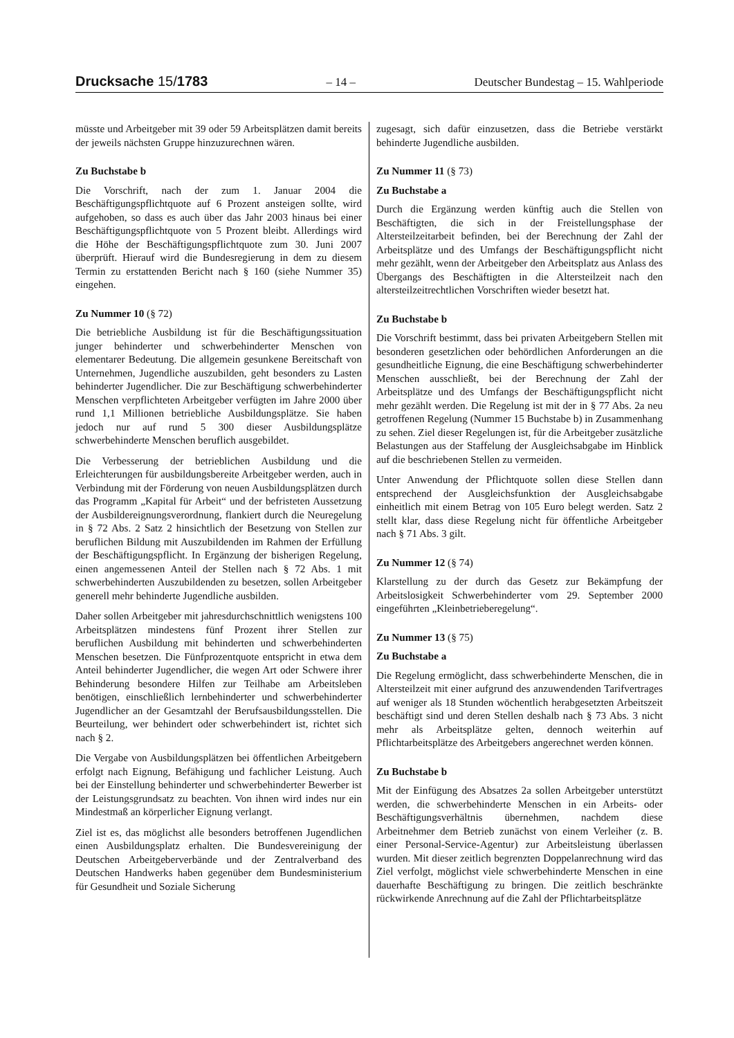Drucksache 15/1783 – 14 – Deutscher Bundestag – 15. Wahlperiode
müsste und Arbeitgeber mit 39 oder 59 Arbeitsplätzen damit bereits der jeweils nächsten Gruppe hinzuzurechnen wären.
Zu Buchstabe b
Die Vorschrift, nach der zum 1. Januar 2004 die Beschäftigungspflichtquote auf 6 Prozent ansteigen sollte, wird aufgehoben, so dass es auch über das Jahr 2003 hinaus bei einer Beschäftigungspflichtquote von 5 Prozent bleibt. Allerdings wird die Höhe der Beschäftigungspflichtquote zum 30. Juni 2007 überprüft. Hierauf wird die Bundesregierung in dem zu diesem Termin zu erstattenden Bericht nach § 160 (siehe Nummer 35) eingehen.
Zu Nummer 10 (§ 72)
Die betriebliche Ausbildung ist für die Beschäftigungssituation junger behinderter und schwerbehinderter Menschen von elementarer Bedeutung. Die allgemein gesunkene Bereitschaft von Unternehmen, Jugendliche auszubilden, geht besonders zu Lasten behinderter Jugendlicher. Die zur Beschäftigung schwerbehinderter Menschen verpflichteten Arbeitgeber verfügten im Jahre 2000 über rund 1,1 Millionen betriebliche Ausbildungsplätze. Sie haben jedoch nur auf rund 5 300 dieser Ausbildungsplätze schwerbehinderte Menschen beruflich ausgebildet.
Die Verbesserung der betrieblichen Ausbildung und die Erleichterungen für ausbildungsbereite Arbeitgeber werden, auch in Verbindung mit der Förderung von neuen Ausbildungsplätzen durch das Programm „Kapital für Arbeit“ und der befristeten Aussetzung der Ausbildereignungsverordnung, flankiert durch die Neuregelung in § 72 Abs. 2 Satz 2 hinsichtlich der Besetzung von Stellen zur beruflichen Bildung mit Auszubildenden im Rahmen der Erfüllung der Beschäftigungspflicht. In Ergänzung der bisherigen Regelung, einen angemessenen Anteil der Stellen nach § 72 Abs. 1 mit schwerbehinderten Auszubildenden zu besetzen, sollen Arbeitgeber generell mehr behinderte Jugendliche ausbilden.
Daher sollen Arbeitgeber mit jahresdurchschnittlich wenigstens 100 Arbeitsplätzen mindestens fünf Prozent ihrer Stellen zur beruflichen Ausbildung mit behinderten und schwerbehinderten Menschen besetzen. Die Fünfprozentquote entspricht in etwa dem Anteil behinderter Jugendlicher, die wegen Art oder Schwere ihrer Behinderung besondere Hilfen zur Teilhabe am Arbeitsleben benötigen, einschließlich lernbehinderter und schwerbehinderter Jugendlicher an der Gesamtzahl der Berufsausbildungsstellen. Die Beurteilung, wer behindert oder schwerbehindert ist, richtet sich nach § 2.
Die Vergabe von Ausbildungsplätzen bei öffentlichen Arbeitgebern erfolgt nach Eignung, Befähigung und fachlicher Leistung. Auch bei der Einstellung behinderter und schwerbehinderter Bewerber ist der Leistungsgrundsatz zu beachten. Von ihnen wird indes nur ein Mindestmaß an körperlicher Eignung verlangt.
Ziel ist es, das möglichst alle besonders betroffenen Jugendlichen einen Ausbildungsplatz erhalten. Die Bundesvereinigung der Deutschen Arbeitgeberverbände und der Zentralverband des Deutschen Handwerks haben gegenüber dem Bundesministerium für Gesundheit und Soziale Sicherung
zugesagt, sich dafür einzusetzen, dass die Betriebe verstärkt behinderte Jugendliche ausbilden.
Zu Nummer 11 (§ 73)
Zu Buchstabe a
Durch die Ergänzung werden künftig auch die Stellen von Beschäftigten, die sich in der Freistellungsphase der Altersteilzeitarbeit befinden, bei der Berechnung der Zahl der Arbeitsplätze und des Umfangs der Beschäftigungspflicht nicht mehr gezählt, wenn der Arbeitgeber den Arbeitsplatz aus Anlass des Übergangs des Beschäftigten in die Altersteilzeit nach den altersteilzeitrechtlichen Vorschriften wieder besetzt hat.
Zu Buchstabe b
Die Vorschrift bestimmt, dass bei privaten Arbeitgebern Stellen mit besonderen gesetzlichen oder behördlichen Anforderungen an die gesundheitliche Eignung, die eine Beschäftigung schwerbehinderter Menschen ausschließt, bei der Berechnung der Zahl der Arbeitsplätze und des Umfangs der Beschäftigungspflicht nicht mehr gezählt werden. Die Regelung ist mit der in § 77 Abs. 2a neu getroffenen Regelung (Nummer 15 Buchstabe b) in Zusammenhang zu sehen. Ziel dieser Regelungen ist, für die Arbeitgeber zusätzliche Belastungen aus der Staffelung der Ausgleichsabgabe im Hinblick auf die beschriebenen Stellen zu vermeiden.
Unter Anwendung der Pflichtquote sollen diese Stellen dann entsprechend der Ausgleichsfunktion der Ausgleichsabgabe einheitlich mit einem Betrag von 105 Euro belegt werden. Satz 2 stellt klar, dass diese Regelung nicht für öffentliche Arbeitgeber nach § 71 Abs. 3 gilt.
Zu Nummer 12 (§ 74)
Klarstellung zu der durch das Gesetz zur Bekämpfung der Arbeitslosigkeit Schwerbehinderter vom 29. September 2000 eingeführten „Kleinbetrieberegelung“.
Zu Nummer 13 (§ 75)
Zu Buchstabe a
Die Regelung ermöglicht, dass schwerbehinderte Menschen, die in Altersteilzeit mit einer aufgrund des anzuwendenden Tarifvertrages auf weniger als 18 Stunden wöchentlich herabgesetzten Arbeitszeit beschäftigt sind und deren Stellen deshalb nach § 73 Abs. 3 nicht mehr als Arbeitsplätze gelten, dennoch weiterhin auf Pflichtarbeitsplätze des Arbeitgebers angerechnet werden können.
Zu Buchstabe b
Mit der Einfügung des Absatzes 2a sollen Arbeitgeber unterstützt werden, die schwerbehinderte Menschen in ein Arbeits- oder Beschäftigungsverhältnis übernehmen, nachdem diese Arbeitnehmer dem Betrieb zunächst von einem Verleiher (z. B. einer Personal-Service-Agentur) zur Arbeitsleistung überlassen wurden. Mit dieser zeitlich begrenzten Doppelanrechnung wird das Ziel verfolgt, möglichst viele schwerbehinderte Menschen in eine dauerhafte Beschäftigung zu bringen. Die zeitlich beschränkte rückwirkende Anrechnung auf die Zahl der Pflichtarbeitsplätze